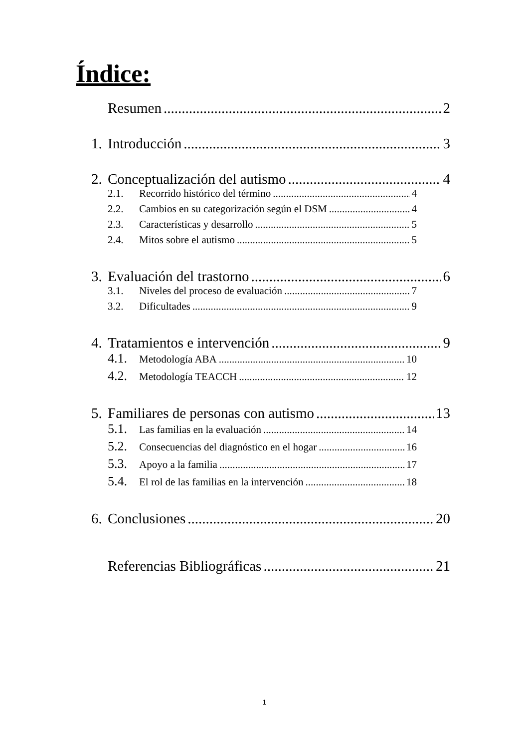Índice:
Resumen 2
1. Introducción 3
2. Conceptualización del autismo 4
2.1. Recorrido histórico del término 4
2.2. Cambios en su categorización según el DSM 4
2.3. Características y desarrollo 5
2.4. Mitos sobre el autismo 5
3. Evaluación del trastorno 6
3.1. Niveles del proceso de evaluación 7
3.2. Dificultades 9
4. Tratamientos e intervención 9
4.1. Metodología ABA 10
4.2. Metodología TEACCH 12
5. Familiares de personas con autismo 13
5.1. Las familias en la evaluación 14
5.2. Consecuencias del diagnóstico en el hogar 16
5.3. Apoyo a la familia 17
5.4. El rol de las familias en la intervención 18
6. Conclusiones 20
Referencias Bibliográficas 21
1